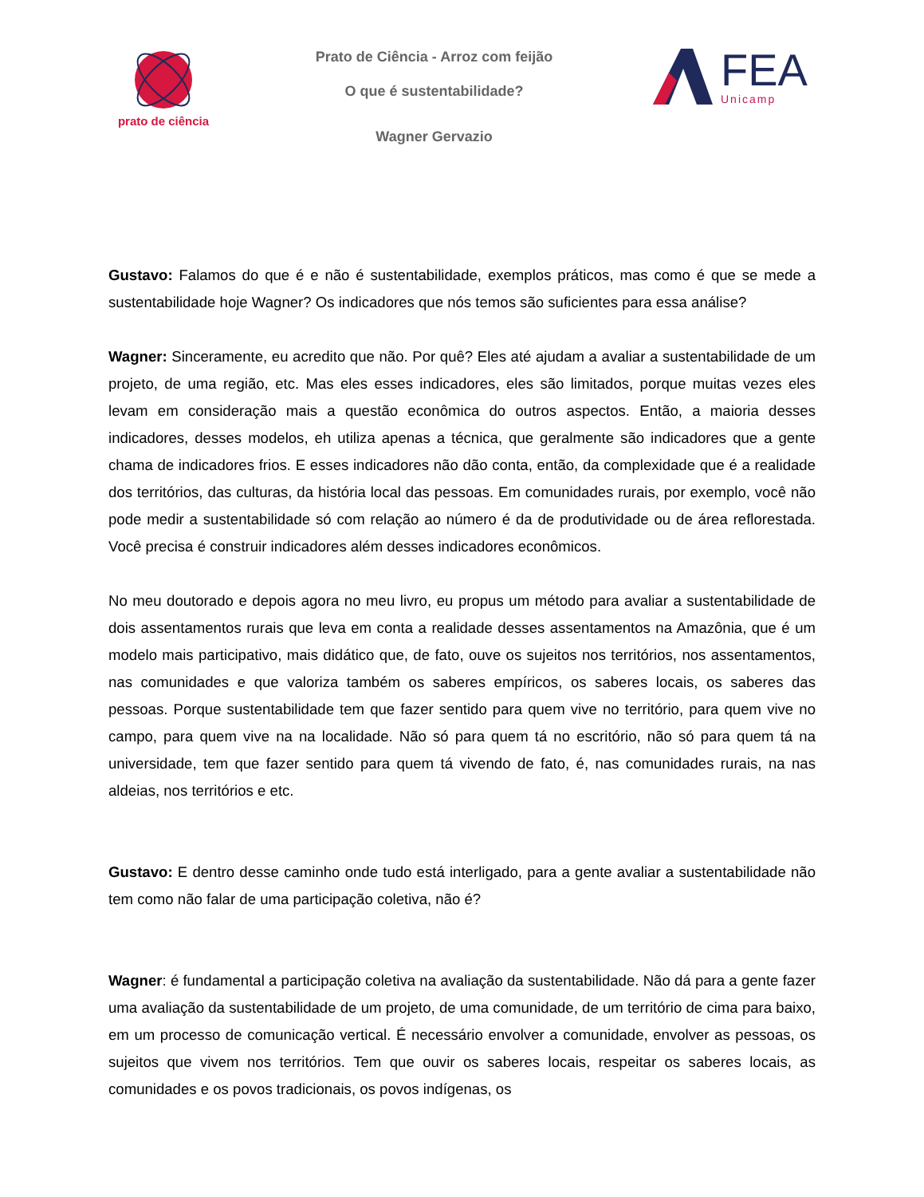prato de ciência
Prato de Ciência - Arroz com feijão
O que é sustentabilidade?
Wagner Gervazio
FEA
Unicamp
Gustavo: Falamos do que é e não é sustentabilidade, exemplos práticos, mas como é que se mede a sustentabilidade hoje Wagner? Os indicadores que nós temos são suficientes para essa análise?
Wagner: Sinceramente, eu acredito que não. Por quê? Eles até ajudam a avaliar a sustentabilidade de um projeto, de uma região, etc. Mas eles esses indicadores, eles são limitados, porque muitas vezes eles levam em consideração mais a questão econômica do outros aspectos. Então, a maioria desses indicadores, desses modelos, eh utiliza apenas a técnica, que geralmente são indicadores que a gente chama de indicadores frios. E esses indicadores não dão conta, então, da complexidade que é a realidade dos territórios, das culturas, da história local das pessoas. Em comunidades rurais, por exemplo, você não pode medir a sustentabilidade só com relação ao número é da de produtividade ou de área reflorestada. Você precisa é construir indicadores além desses indicadores econômicos.
No meu doutorado e depois agora no meu livro, eu propus um método para avaliar a sustentabilidade de dois assentamentos rurais que leva em conta a realidade desses assentamentos na Amazônia, que é um modelo mais participativo, mais didático que, de fato, ouve os sujeitos nos territórios, nos assentamentos, nas comunidades e que valoriza também os saberes empíricos, os saberes locais, os saberes das pessoas. Porque sustentabilidade tem que fazer sentido para quem vive no território, para quem vive no campo, para quem vive na na localidade. Não só para quem tá no escritório, não só para quem tá na universidade, tem que fazer sentido para quem tá vivendo de fato, é, nas comunidades rurais, na nas aldeias, nos territórios e etc.
Gustavo: E dentro desse caminho onde tudo está interligado, para a gente avaliar a sustentabilidade não tem como não falar de uma participação coletiva, não é?
Wagner: é fundamental a participação coletiva na avaliação da sustentabilidade. Não dá para a gente fazer uma avaliação da sustentabilidade de um projeto, de uma comunidade, de um território de cima para baixo, em um processo de comunicação vertical. É necessário envolver a comunidade, envolver as pessoas, os sujeitos que vivem nos territórios. Tem que ouvir os saberes locais, respeitar os saberes locais, as comunidades e os povos tradicionais, os povos indígenas, os